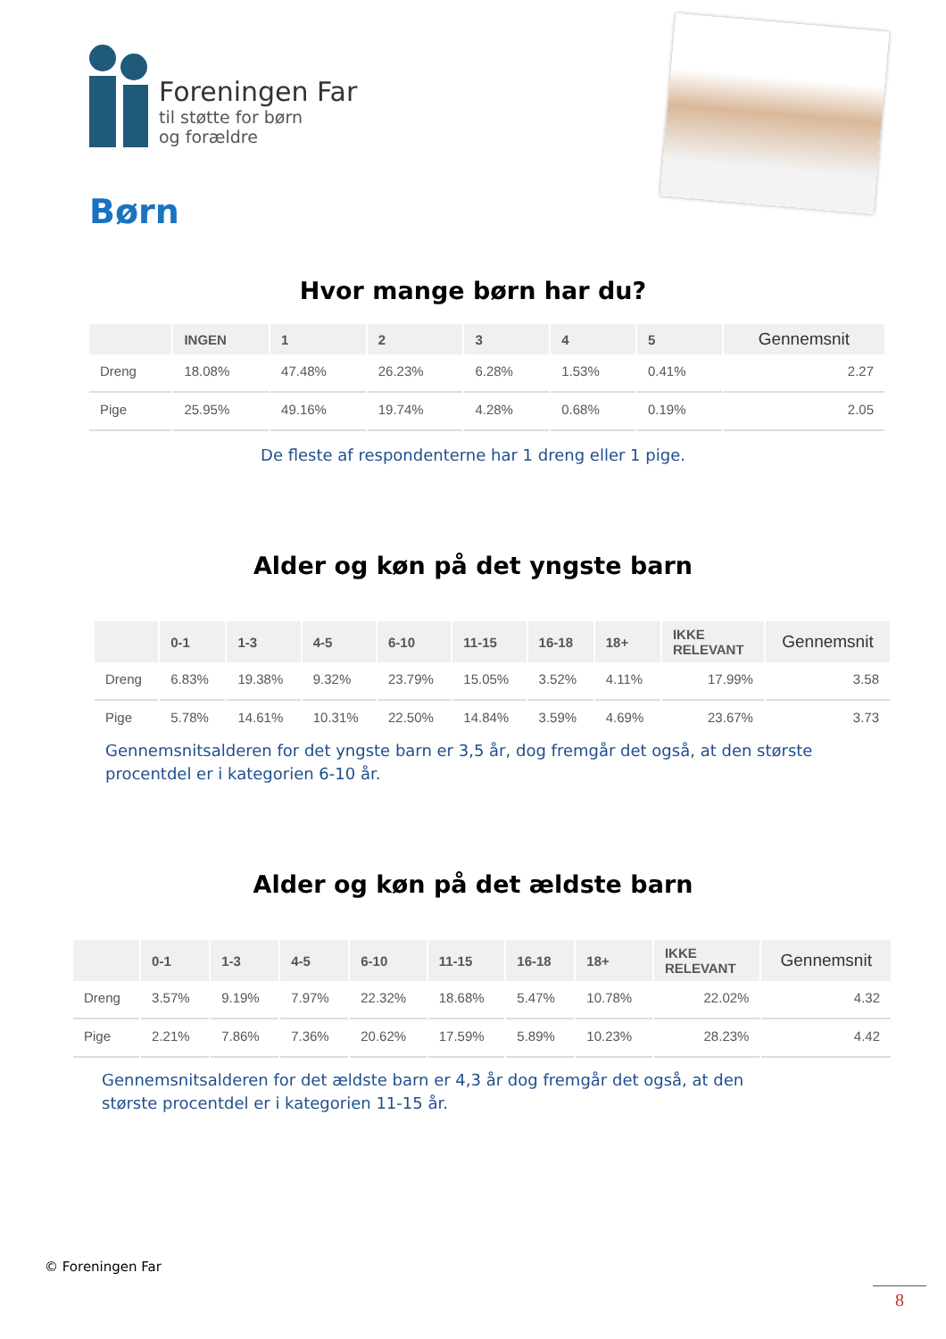Foreningen Far
til støtte for børn
og forældre
Børn
Hvor mange børn har du?
| | INGEN | 1 | 2 | 3 | 4 | 5 | Gennemsnit |
| --- | --- | --- | --- | --- | --- | --- | --- |
| Dreng | 18.08% | 47.48% | 26.23% | 6.28% | 1.53% | 0.41% | 2.27 |
| Pige | 25.95% | 49.16% | 19.74% | 4.28% | 0.68% | 0.19% | 2.05 |
De fleste af respondenterne har 1 dreng eller 1 pige.
Alder og køn på det yngste barn
| | 0-1 | 1-3 | 4-5 | 6-10 | 11-15 | 16-18 | 18+ | IKKE RELEVANT | Gennemsnit |
| --- | --- | --- | --- | --- | --- | --- | --- | --- | --- |
| Dreng | 6.83% | 19.38% | 9.32% | 23.79% | 15.05% | 3.52% | 4.11% | 17.99% | 3.58 |
| Pige | 5.78% | 14.61% | 10.31% | 22.50% | 14.84% | 3.59% | 4.69% | 23.67% | 3.73 |
Gennemsnitsalderen for det yngste barn er 3,5 år, dog fremgår det også, at den største procentdel er i kategorien 6-10 år.
Alder og køn på det ældste barn
| | 0-1 | 1-3 | 4-5 | 6-10 | 11-15 | 16-18 | 18+ | IKKE RELEVANT | Gennemsnit |
| --- | --- | --- | --- | --- | --- | --- | --- | --- | --- |
| Dreng | 3.57% | 9.19% | 7.97% | 22.32% | 18.68% | 5.47% | 10.78% | 22.02% | 4.32 |
| Pige | 2.21% | 7.86% | 7.36% | 20.62% | 17.59% | 5.89% | 10.23% | 28.23% | 4.42 |
Gennemsnitsalderen for det ældste barn er 4,3 år dog fremgår det også, at den største procentdel er i kategorien 11-15 år.
© Foreningen Far
8